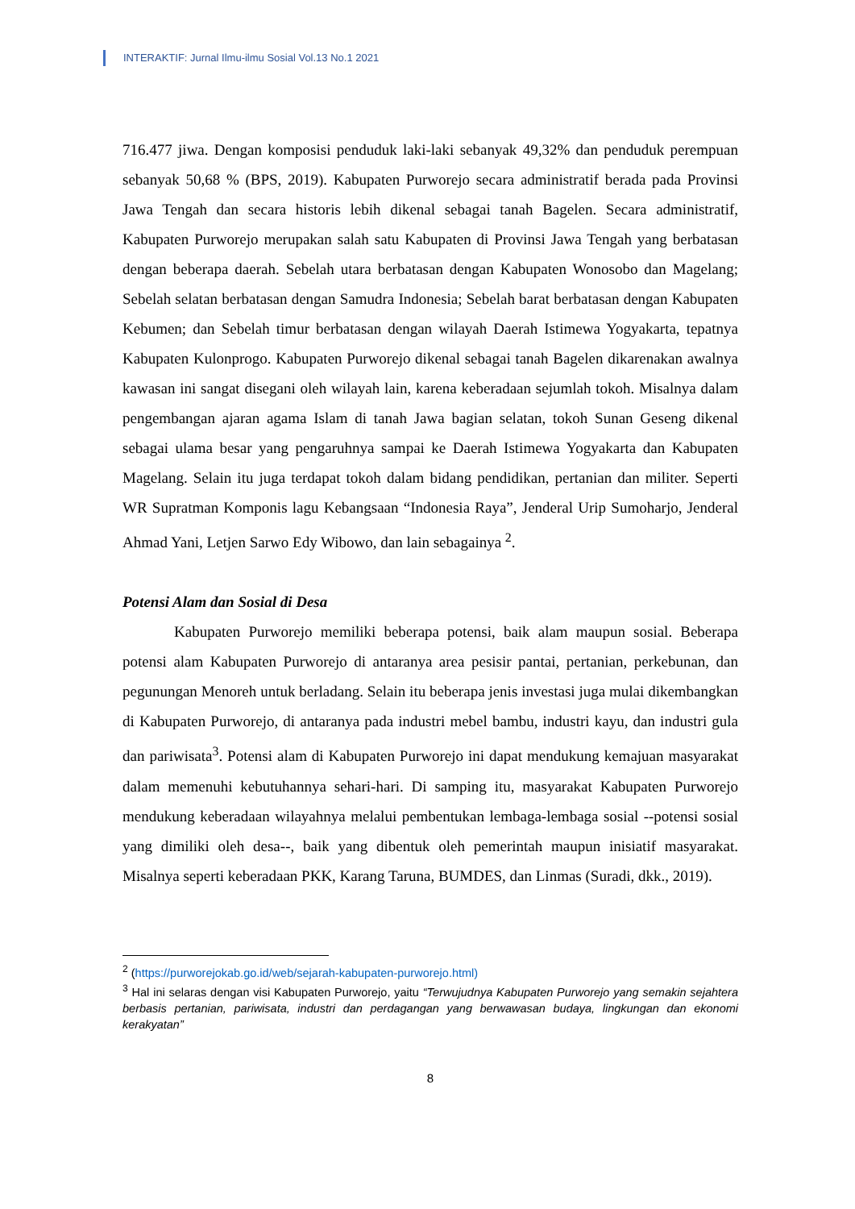INTERAKTIF: Jurnal Ilmu-ilmu Sosial Vol.13 No.1 2021
716.477 jiwa. Dengan komposisi penduduk laki-laki sebanyak 49,32% dan penduduk perempuan sebanyak 50,68 % (BPS, 2019). Kabupaten Purworejo secara administratif berada pada Provinsi Jawa Tengah dan secara historis lebih dikenal sebagai tanah Bagelen. Secara administratif, Kabupaten Purworejo merupakan salah satu Kabupaten di Provinsi Jawa Tengah yang berbatasan dengan beberapa daerah. Sebelah utara berbatasan dengan Kabupaten Wonosobo dan Magelang; Sebelah selatan berbatasan dengan Samudra Indonesia; Sebelah barat berbatasan dengan Kabupaten Kebumen; dan Sebelah timur berbatasan dengan wilayah Daerah Istimewa Yogyakarta, tepatnya Kabupaten Kulonprogo. Kabupaten Purworejo dikenal sebagai tanah Bagelen dikarenakan awalnya kawasan ini sangat disegani oleh wilayah lain, karena keberadaan sejumlah tokoh. Misalnya dalam pengembangan ajaran agama Islam di tanah Jawa bagian selatan, tokoh Sunan Geseng dikenal sebagai ulama besar yang pengaruhnya sampai ke Daerah Istimewa Yogyakarta dan Kabupaten Magelang. Selain itu juga terdapat tokoh dalam bidang pendidikan, pertanian dan militer. Seperti WR Supratman Komponis lagu Kebangsaan “Indonesia Raya”, Jenderal Urip Sumoharjo, Jenderal Ahmad Yani, Letjen Sarwo Edy Wibowo, dan lain sebagainya <sup>2</sup>.
Potensi Alam dan Sosial di Desa
Kabupaten Purworejo memiliki beberapa potensi, baik alam maupun sosial. Beberapa potensi alam Kabupaten Purworejo di antaranya area pesisir pantai, pertanian, perkebunan, dan pegunungan Menoreh untuk berladang. Selain itu beberapa jenis investasi juga mulai dikembangkan di Kabupaten Purworejo, di antaranya pada industri mebel bambu, industri kayu, dan industri gula dan pariwisata<sup>3</sup>. Potensi alam di Kabupaten Purworejo ini dapat mendukung kemajuan masyarakat dalam memenuhi kebutuhannya sehari-hari. Di samping itu, masyarakat Kabupaten Purworejo mendukung keberadaan wilayahnya melalui pembentukan lembaga-lembaga sosial --potensi sosial yang dimiliki oleh desa--, baik yang dibentuk oleh pemerintah maupun inisiatif masyarakat. Misalnya seperti keberadaan PKK, Karang Taruna, BUMDES, dan Linmas (Suradi, dkk., 2019).
<sup>2</sup> (https://purworejokab.go.id/web/sejarah-kabupaten-purworejo.html)
<sup>3</sup> Hal ini selaras dengan visi Kabupaten Purworejo, yaitu “Terwujudnya Kabupaten Purworejo yang semakin sejahtera berbasis pertanian, pariwisata, industri dan perdagangan yang berwawasan budaya, lingkungan dan ekonomi kerakyatan”
8